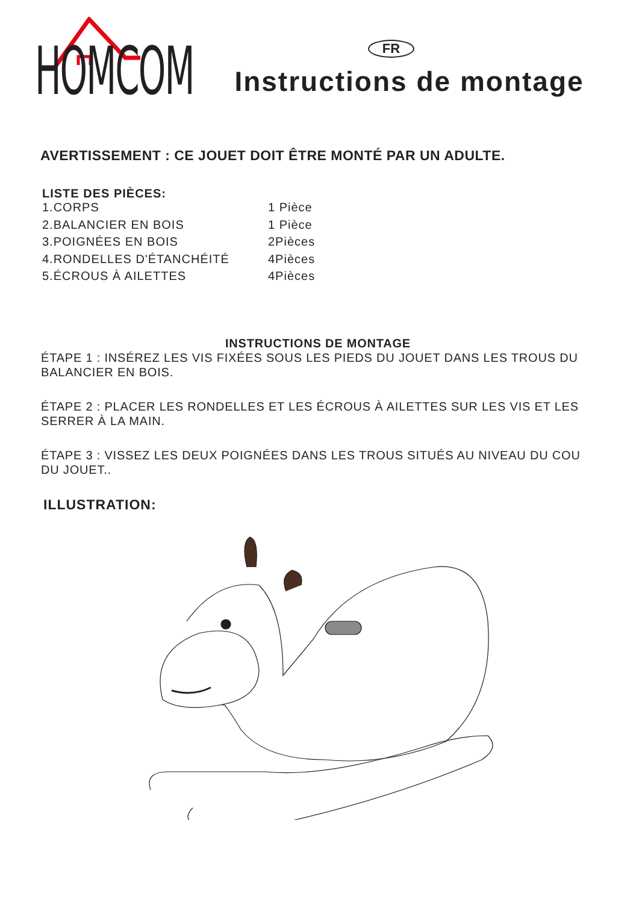HOMCOM
FR
Instructions de montage
AVERTISSEMENT : CE JOUET DOIT ÊTRE MONTÉ PAR UN ADULTE.
LISTE DES PIÈCES:
1.CORPS 1 Pièce
2.BALANCIER EN BOIS 1 Pièce
3.POIGNÉES EN BOIS 2Pièces
4.RONDELLES D'ÉTANCHÉITÉ 4Pièces
5.ÉCROUS À AILETTES 4Pièces
INSTRUCTIONS DE MONTAGE
ÉTAPE 1 : INSÉREZ LES VIS FIXÉES SOUS LES PIEDS DU JOUET DANS LES TROUS DU BALANCIER EN BOIS.
ÉTAPE 2 : PLACER LES RONDELLES ET LES ÉCROUS À AILETTES SUR LES VIS ET LES SERRER À LA MAIN.
ÉTAPE 3 : VISSEZ LES DEUX POIGNÉES DANS LES TROUS SITUÉS AU NIVEAU DU COU DU JOUET..
ILLUSTRATION: